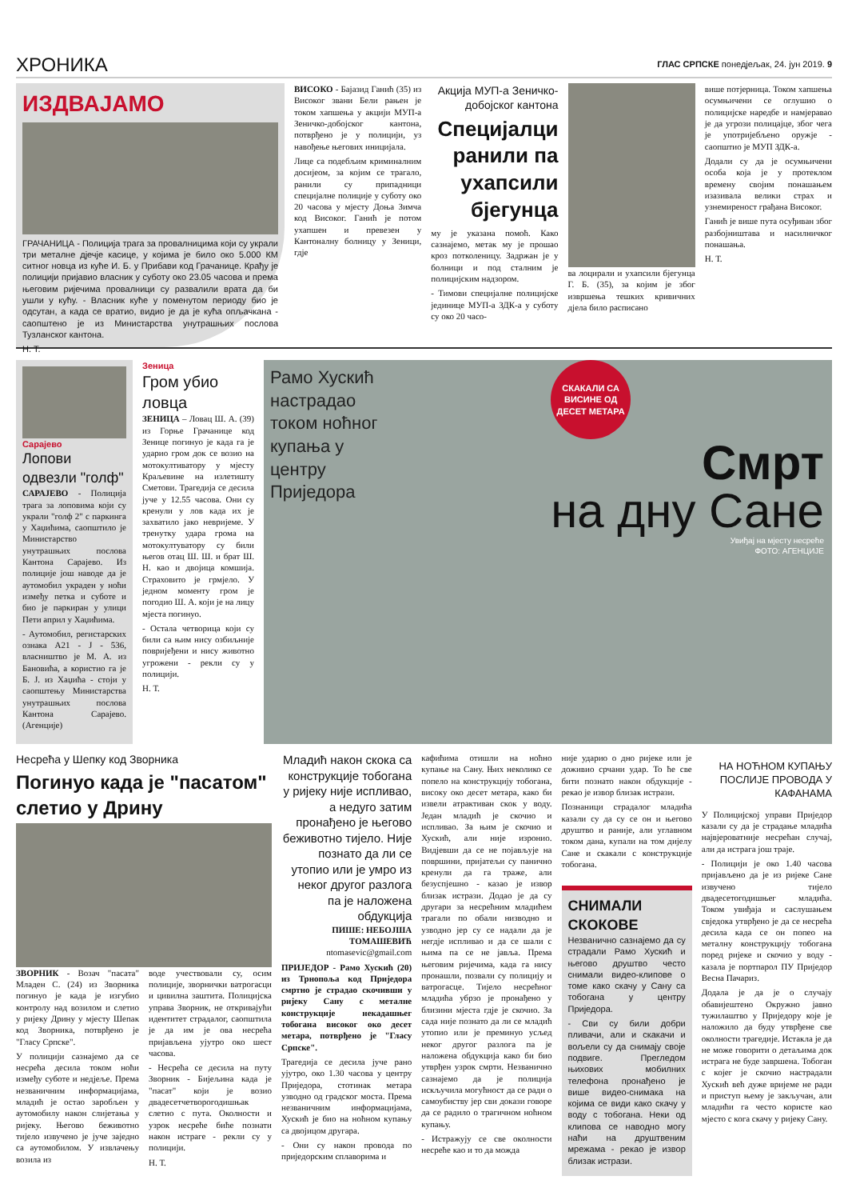ХРОНИКА ГЛАС СРПСКЕ понедјељак, 24. јун 2019. 9
ИЗДВАЈАМО
ГРАЧАНИЦА - Полиција трага за провалницима који су украли три металне дјечје касице, у којима је било око 5.000 КМ ситног новца из куће И. Б. у Прибави код Грачанице. Крађу је полицији пријавио власник у суботу око 23.05 часова и према његовим ријечима провалници су развалили врата да би ушли у кућу. - Власник куће у поменутом периоду био је одсутан, а када се вратио, видио је да је кућа опљачкана - саопштено је из Министарства унутрашњих послова Тузланског кантона.
Н. Т.
ВИСОКО - Бајазид Ганић (35) из Високог звани Бели рањен је током хапшења у акцији МУП-а Зеничко-добојског кантона, потврђено је у полицији, уз навођење његових иницијала.
Лице са подебљим криминалним досијеом, за којим се трагало, ранили су припадници специјалне полиције у суботу око 20 часова у мјесту Доња Зимча код Високог. Ганић је потом ухапшен и превезен у Кантоналну болницу у Зеници, гдје
Акција МУП-а Зеничко-добојског кантона
Специјалци ранили па ухапсили бјегунца
му је указана помоћ. Како сазнајемо, метак му је прошао кроз потколеницу. Задржан је у болници и под сталним је полицијским надзором.
- Тимови специјалне полицијске јединице МУП-а ЗДК-а у суботу су око 20 часо-
ва лоцирали и ухапсили бјегунца Г. Б. (35), за којим је због извршења тешких кривичних дјела било расписано
више потјерница. Током хапшења осумњичени се оглушио о полицијске наредбе и намјеравао је да угрози полицајце, због чега је употријебљено оружје - саопштио је МУП ЗДК-а.
Додали су да је осумњичени особа која је у протеклом времену својим понашањем изазивала велики страх и узнемиреност грађана Високог.
Ганић је више пута осуђиван због разбојништава и насилничког понашања.
Н. Т.
Сарајево
Лопови одвезли "голф"
САРАЈЕВО - Полиција трага за лоповима који су украли "голф 2" с паркинга у Хаџићима, саопштило је Министарство унутрашњих послова Кантона Сарајево. Из полиције још наводе да је аутомобил украден у ноћи између петка и суботе и био је паркиран у улици Пети април у Хаџићима.
- Аутомобил, регистарских ознака А21 - Ј - 536, власништво је М. А. из Бановића, а користио га је Б. Ј. из Хаџића - стоји у саопштењу Министарства унутрашњих послова Кантона Сарајево. (Агенције)
Зеница
Гром убио ловца
ЗЕНИЦА – Ловац Ш. А. (39) из Горње Грачанице код Зенице погинуо је када га је ударио гром док се возио на мотокултиватору у мјесту Краљевине на излетишту Сметови. Трагедија се десила јуче у 12.55 часова. Они су кренули у лов када их је захватило јако невријеме. У тренутку удара грома на мотокултуватору су били његов отац Ш. Ш. и брат Ш. Н. као и двојица комшија. Страховито је грмјело. У једном моменту гром је погодио Ш. А. који је на лицу мјеста погинуо.
- Остала четворица који су били са њим нису озбиљније повријеђени и нису животно угрожени - рекли су у полицији.
Н. Т.
Рамо Хускић настрадао током ноћног купања у центру Приједора
СКАКАЛИ СА ВИСИНЕ ОД ДЕСЕТ МЕТАРА
Смрт
на дну Сане
Увиђај на мјесту несреће
ФОТО: АГЕНЦИЈЕ
Несрећа у Шепку код Зворника
Погинуо када је "пасатом" слетио у Дрину
ЗВОРНИК - Возач "пасата" Младен С. (24) из Зворника погинуо је када је изгубио контролу над возилом и слетио у ријеку Дрину у мјесту Шепак код Зворника, потврђено је "Гласу Српске".
У полицији сазнајемо да се несрећа десила током ноћи између суботе и недјеље. Према незваничним информацијама, младић је остао заробљен у аутомобилу након слијетања у ријеку. Његово беживотно тијело извучено је јуче заједно са аутомобилом. У извлачењу возила из
воде учествовали су, осим полиције, зворнички ватрогасци и цивилна заштита. Полицијска управа Зворник, не откривајући идентитет страдалог, саопштила је да им је ова несрећа пријављена ујутро око шест часова.
- Несрећа се десила на путу Зворник - Бијељина када је "пасат" који је возио двадесетчетворогодишњак слетио с пута. Околности и узрок несреће биће познати након истраге - рекли су у полицији.
Н. Т.
Младић након скока са конструкције тобогана у ријеку није испливао, а недуго затим пронађено је његово беживотно тијело. Није познато да ли се утопио или је умро из неког другог разлога па је наложена обдукција
ПИШЕ: НЕБОЈША ТОМАШЕВИЋ
ntomasevic@gmail.com
ПРИЈЕДОР - Рамо Хускић (20) из Трнопоља код Приједора смртно је страдао скочивши у ријеку Сану с металне конструкције некадашњег тобогана високог око десет метара, потврђено је "Гласу Српске".
Трагедија се десила јуче рано ујутро, око 1.30 часова у центру Приједора, стотинак метара узводно од градског моста. Према незваничним информацијама, Хускић је био на ноћном купању са двојицом другара.
- Они су након провода по приједорским сплаворима и
кафићима отишли на ноћно купање на Сану. Њих неколико се попело на конструкцију тобогана, високу око десет метара, како би извели атрактиван скок у воду. Један младић је скочио и испливао. За њим је скочио и Хускић, али није изронио. Видјевши да се не појављује на површини, пријатељи су панично кренули да га траже, али безуспјешно - казао је извор близак истрази. Додао је да су другари за несрећним младићем трагали по обали низводно и узводно јер су се надали да је негдје испливао и да се шали с њима па се не јавља. Према његовим ријечима, када га нису пронашли, позвали су полицију и ватрогасце. Тијело несрећног младића убрзо је пронађено у близини мјеста гдје је скочио. За сада није познато да ли се младић утопио или је преминуо усљед неког другог разлога па је наложена обдукција како би био утврђен узрок смрти. Незванично сазнајемо да је полиција искључила могућност да се ради о самоубиству јер сви докази говоре да се радило о трагичном ноћном купању.
- Истражују се све околности несреће као и то да можда
није ударио о дно ријеке или је доживио срчани удар. То ће све бити познато након обдукције - рекао је извор близак истрази.
Познаници страдалог младића казали су да су се он и његово друштво и раније, али углавном током дана, купали на том дијелу Сане и скакали с конструкције тобогана.
СНИМАЛИ СКОКОВЕ
Незванично сазнајемо да су страдали Рамо Хускић и његово друштво често снимали видео-клипове о томе како скачу у Сану са тобогана у центру Приједора.
- Сви су били добри пливачи, али и скакачи и вољели су да снимају своје подвиге. Прегледом њихових мобилних телефона пронађено је више видео-снимака на којима се види како скачу у воду с тобогана. Неки од клипова се наводно могу наћи на друштвеним мрежама - рекао је извор близак истрази.
НА НОЋНОМ КУПАЊУ ПОСЛИЈЕ ПРОВОДА У КАФАНАМА
У Полицијској управи Приједор казали су да је страдање младића највјероватније несрећан случај, али да истрага још траје.
- Полицији је око 1.40 часова пријављено да је из ријеке Сане извучено тијело двадесетогодишњег младића. Током увиђаја и саслушањем свједока утврђено је да се несрећа десила када се он попео на металну конструкцију тобогана поред ријеке и скочио у воду - казала је портпарол ПУ Приједор Весна Пачариз.
Додала је да је о случају обавијештено Окружно јавно тужилаштво у Приједору које је наложило да буду утврђене све околности трагедије. Истакла је да не може говорити о детаљима док истрага не буде завршена. Тобоган с којег је скочио настрадали Хускић већ дуже вријеме не ради и приступ њему је закључан, али младићи га често користе као мјесто с кога скачу у ријеку Сану.